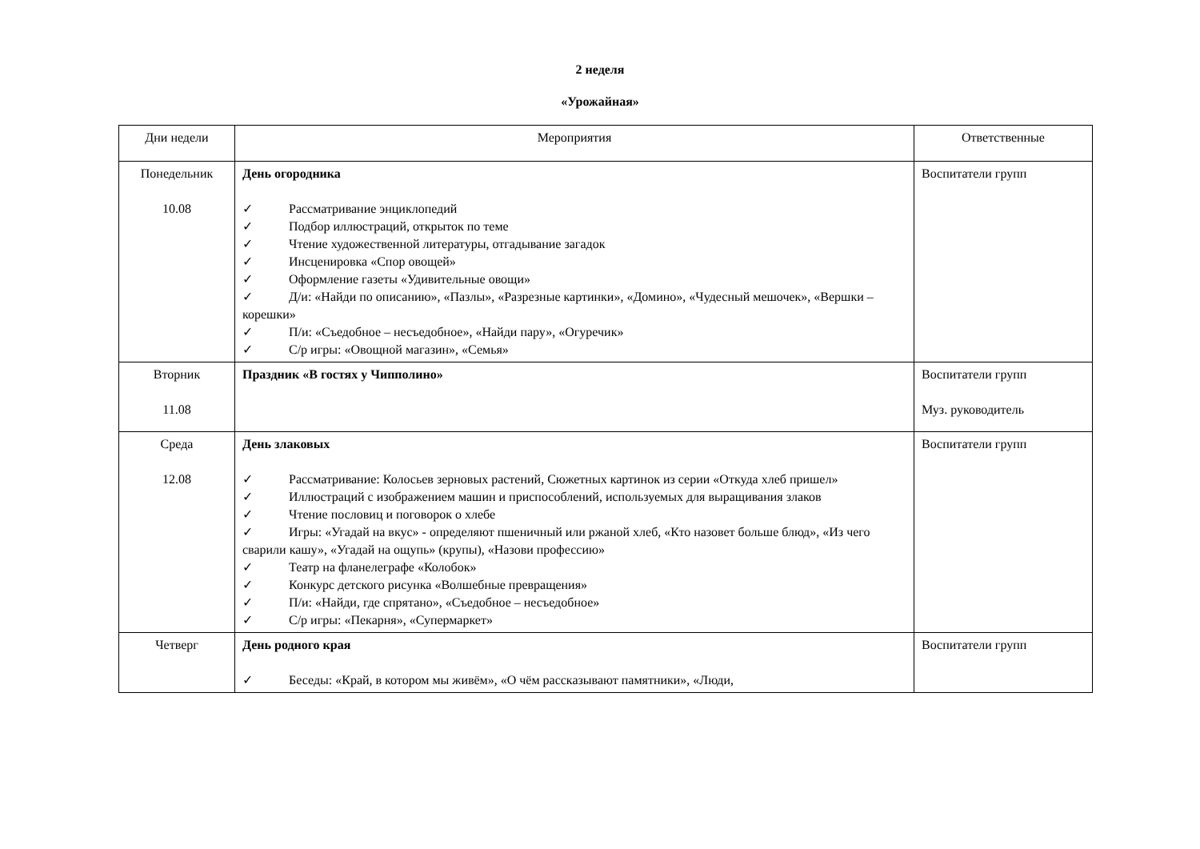2 неделя
«Урожайная»
| Дни недели | Мероприятия | Ответственные |
| Понедельник 10.08 | День огородника ✓ Рассматривание энциклопедий ✓ Подбор иллюстраций, открыток по теме ✓ Чтение художественной литературы, отгадывание загадок ✓ Инсценировка «Спор овощей» ✓ Оформление газеты «Удивительные овощи» ✓ Д/и: «Найди по описанию», «Пазлы», «Разрезные картинки», «Домино», «Чудесный мешочек», «Вершки – корешки» ✓ П/и: «Съедобное – несъедобное», «Найди пару», «Огуречик» ✓ С/р игры: «Овощной магазин», «Семья» | Воспитатели групп |
| Вторник 11.08 | Праздник «В гостях у Чипполино» | Воспитатели групп Муз. руководитель |
| Среда 12.08 | День злаковых ✓ Рассматривание: Колосьев зерновых растений, Сюжетных картинок из серии «Откуда хлеб пришел» ✓ Иллюстраций с изображением машин и приспособлений, используемых для выращивания злаков ✓ Чтение пословиц и поговорок о хлебе ✓ Игры: «Угадай на вкус» - определяют пшеничный или ржаной хлеб, «Кто назовет больше блюд», «Из чего сварили кашу», «Угадай на ощупь» (крупы), «Назови профессию» ✓ Театр на фланелеграфе «Колобок» ✓ Конкурс детского рисунка «Волшебные превращения» ✓ П/и: «Найди, где спрятано», «Съедобное – несъедобное» ✓ С/р игры: «Пекарня», «Супермаркет» | Воспитатели групп |
| Четверг | День родного края ✓ Беседы: «Край, в котором мы живём», «О чём рассказывают памятники», «Люди, | Воспитатели групп |